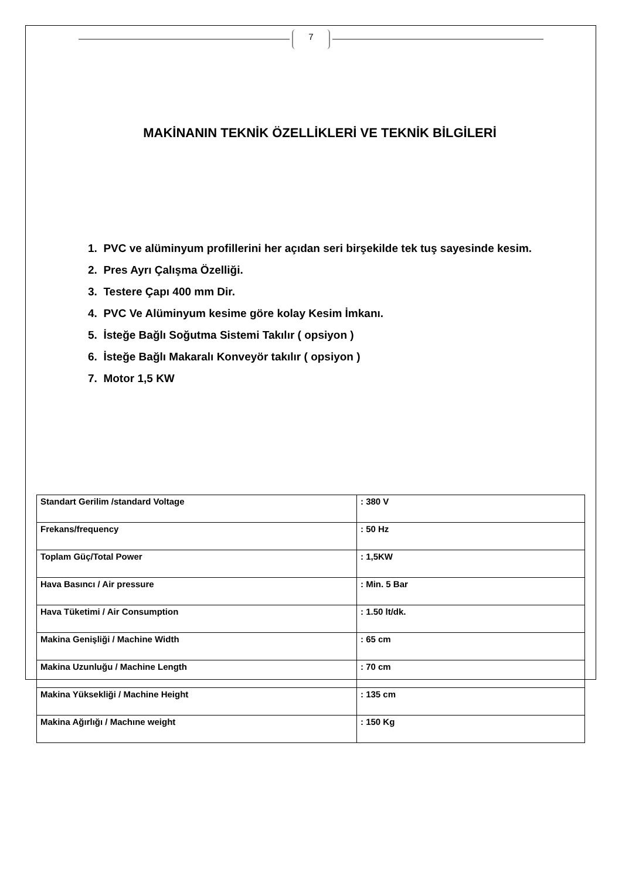7
MAKİNANIN TEKNİK ÖZELLİKLERİ VE TEKNİK BİLGİLERİ
1. PVC ve alüminyum profillerini her açıdan seri birşekilde tek tuş sayesinde kesim.
2. Pres Ayrı Çalışma Özelliği.
3. Testere Çapı 400 mm Dir.
4. PVC Ve Alüminyum kesime göre kolay Kesim İmkanı.
5. İsteğe Bağlı Soğutma Sistemi Takılır ( opsiyon )
6. İsteğe Bağlı Makaralı Konveyör takılır ( opsiyon )
7. Motor 1,5 KW
| Standart Gerilim /standard Voltage | : 380 V |
| Frekans/frequency | : 50 Hz |
| Toplam Güç/Total Power | : 1,5KW |
| Hava Basıncı / Air pressure | : Min. 5 Bar |
| Hava Tüketimi / Air Consumption | : 1.50 lt/dk. |
| Makina Genişliği / Machine Width | : 65 cm |
| Makina Uzunluğu / Machine Length | : 70 cm |
| Makina Yüksekliği / Machine Height | : 135 cm |
| Makina Ağırlığı / Machıne weight | : 150 Kg |